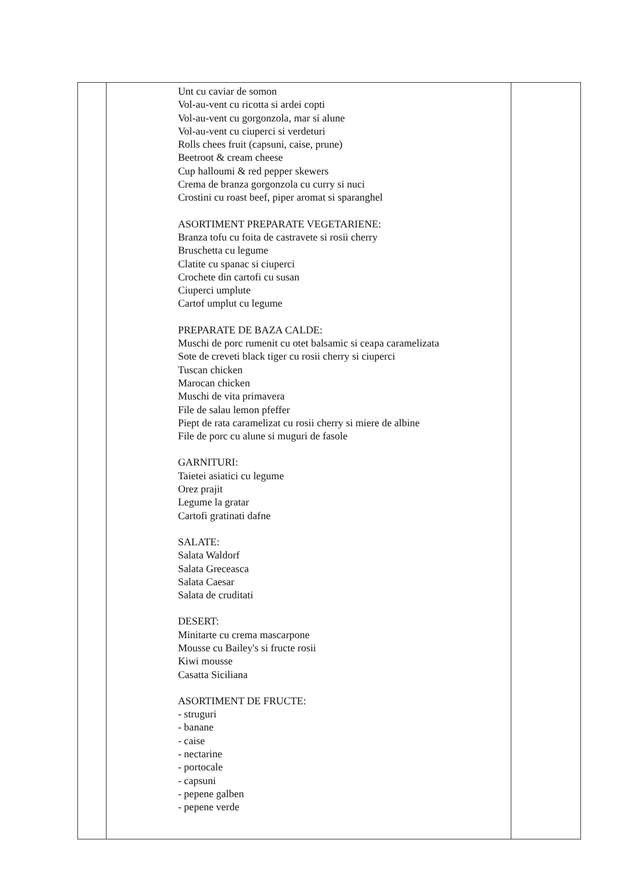| | Unt cu caviar de somon Vol-au-vent cu ricotta si ardei copti Vol-au-vent cu gorgonzola, mar si alune Vol-au-vent cu ciuperci si verdeturi Rolls chees fruit (capsuni, caise, prune) Beetroot & cream cheese Cup halloumi & red pepper skewers Crema de branza gorgonzola cu curry si nuci Crostini cu roast beef, piper aromat si sparanghel ASORTIMENT PREPARATE VEGETARIENE: Branza tofu cu foita de castravete si rosii cherry Bruschetta cu legume Clatite cu spanac si ciuperci Crochete din cartofi cu susan Ciuperci umplute Cartof umplut cu legume PREPARATE DE BAZA CALDE: Muschi de porc rumenit cu otet balsamic si ceapa caramelizata Sote de creveti black tiger cu rosii cherry si ciuperci Tuscan chicken Marocan chicken Muschi de vita primavera File de salau lemon pfeffer Piept de rata caramelizat cu rosii cherry si miere de albine File de porc cu alune si muguri de fasole GARNITURI: Taietei asiatici cu legume Orez prajit Legume la gratar Cartofi gratinati dafne SALATE: Salata Waldorf Salata Greceasca Salata Caesar Salata de cruditati DESERT: Minitarte cu crema mascarpone Mousse cu Bailey's si fructe rosii Kiwi mousse Casatta Siciliana ASORTIMENT DE FRUCTE: - struguri - banane - caise - nectarine - portocale - capsuni - pepene galben - pepene verde | |